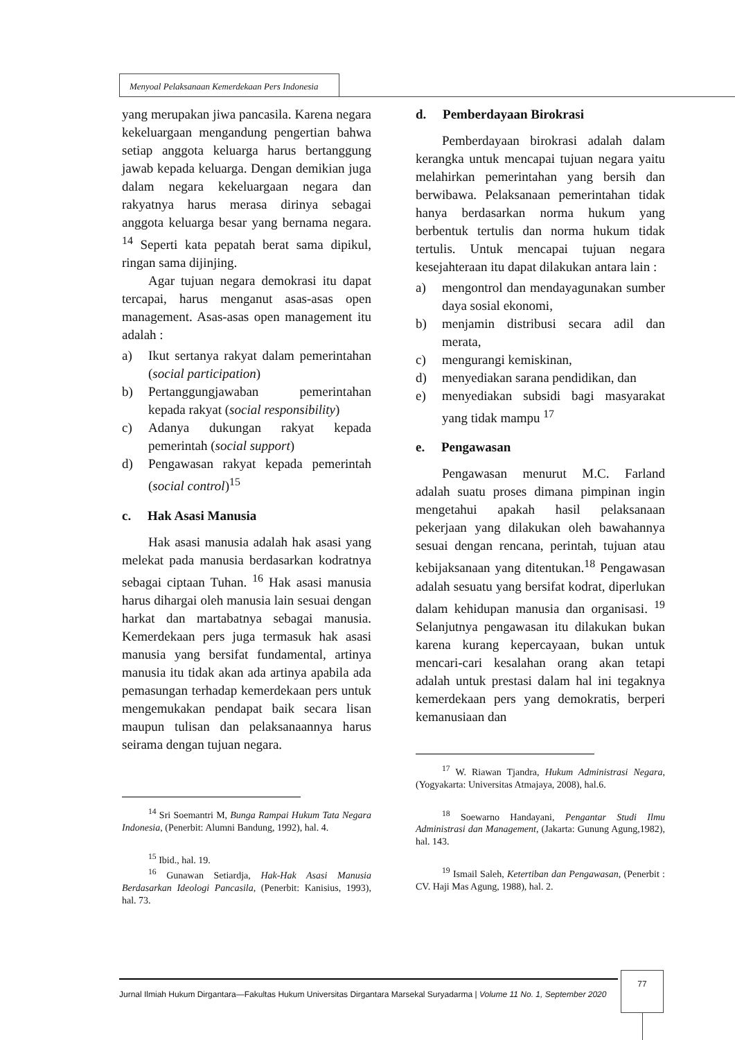Menyoal Pelaksanaan Kemerdekaan Pers Indonesia
yang merupakan jiwa pancasila. Karena negara kekeluargaan mengandung pengertian bahwa setiap anggota keluarga harus bertanggung jawab kepada keluarga. Dengan demikian juga dalam negara kekeluargaan negara dan rakyatnya harus merasa dirinya sebagai anggota keluarga besar yang bernama negara. <sup>14</sup> Seperti kata pepatah berat sama dipikul, ringan sama dijinjing.
Agar tujuan negara demokrasi itu dapat tercapai, harus menganut asas-asas open management. Asas-asas open management itu adalah :
a) Ikut sertanya rakyat dalam pemerintahan (social participation)
b) Pertanggungjawaban pemerintahan kepada rakyat (social responsibility)
c) Adanya dukungan rakyat kepada pemerintah (social support)
d) Pengawasan rakyat kepada pemerintah (social control)<sup>15</sup>
c. Hak Asasi Manusia
Hak asasi manusia adalah hak asasi yang melekat pada manusia berdasarkan kodratnya sebagai ciptaan Tuhan. <sup>16</sup> Hak asasi manusia harus dihargai oleh manusia lain sesuai dengan harkat dan martabatnya sebagai manusia. Kemerdekaan pers juga termasuk hak asasi manusia yang bersifat fundamental, artinya manusia itu tidak akan ada artinya apabila ada pemasungan terhadap kemerdekaan pers untuk mengemukakan pendapat baik secara lisan maupun tulisan dan pelaksanaannya harus seirama dengan tujuan negara.
<sup>14</sup> Sri Soemantri M, Bunga Rampai Hukum Tata Negara Indonesia, (Penerbit: Alumni Bandung, 1992), hal. 4.
<sup>15</sup> Ibid., hal. 19.
<sup>16</sup> Gunawan Setiardja, Hak-Hak Asasi Manusia Berdasarkan Ideologi Pancasila, (Penerbit: Kanisius, 1993), hal. 73.
d. Pemberdayaan Birokrasi
Pemberdayaan birokrasi adalah dalam kerangka untuk mencapai tujuan negara yaitu melahirkan pemerintahan yang bersih dan berwibawa. Pelaksanaan pemerintahan tidak hanya berdasarkan norma hukum yang berbentuk tertulis dan norma hukum tidak tertulis. Untuk mencapai tujuan negara kesejahteraan itu dapat dilakukan antara lain :
a) mengontrol dan mendayagunakan sumber daya sosial ekonomi,
b) menjamin distribusi secara adil dan merata,
c) mengurangi kemiskinan,
d) menyediakan sarana pendidikan, dan
e) menyediakan subsidi bagi masyarakat yang tidak mampu <sup>17</sup>
e. Pengawasan
Pengawasan menurut M.C. Farland adalah suatu proses dimana pimpinan ingin mengetahui apakah hasil pelaksanaan pekerjaan yang dilakukan oleh bawahannya sesuai dengan rencana, perintah, tujuan atau kebijaksanaan yang ditentukan.<sup>18</sup> Pengawasan adalah sesuatu yang bersifat kodrat, diperlukan dalam kehidupan manusia dan organisasi. <sup>19</sup> Selanjutnya pengawasan itu dilakukan bukan karena kurang kepercayaan, bukan untuk mencari-cari kesalahan orang akan tetapi adalah untuk prestasi dalam hal ini tegaknya kemerdekaan pers yang demokratis, berperi kemanusiaan dan
<sup>17</sup> W. Riawan Tjandra, Hukum Administrasi Negara, (Yogyakarta: Universitas Atmajaya, 2008), hal.6.
<sup>18</sup> Soewarno Handayani, Pengantar Studi Ilmu Administrasi dan Management, (Jakarta: Gunung Agung,1982), hal. 143.
<sup>19</sup> Ismail Saleh, Ketertiban dan Pengawasan, (Penerbit : CV. Haji Mas Agung, 1988), hal. 2.
Jurnal Ilmiah Hukum Dirgantara—Fakultas Hukum Universitas Dirgantara Marsekal Suryadarma | Volume 11 No. 1, September 2020
77